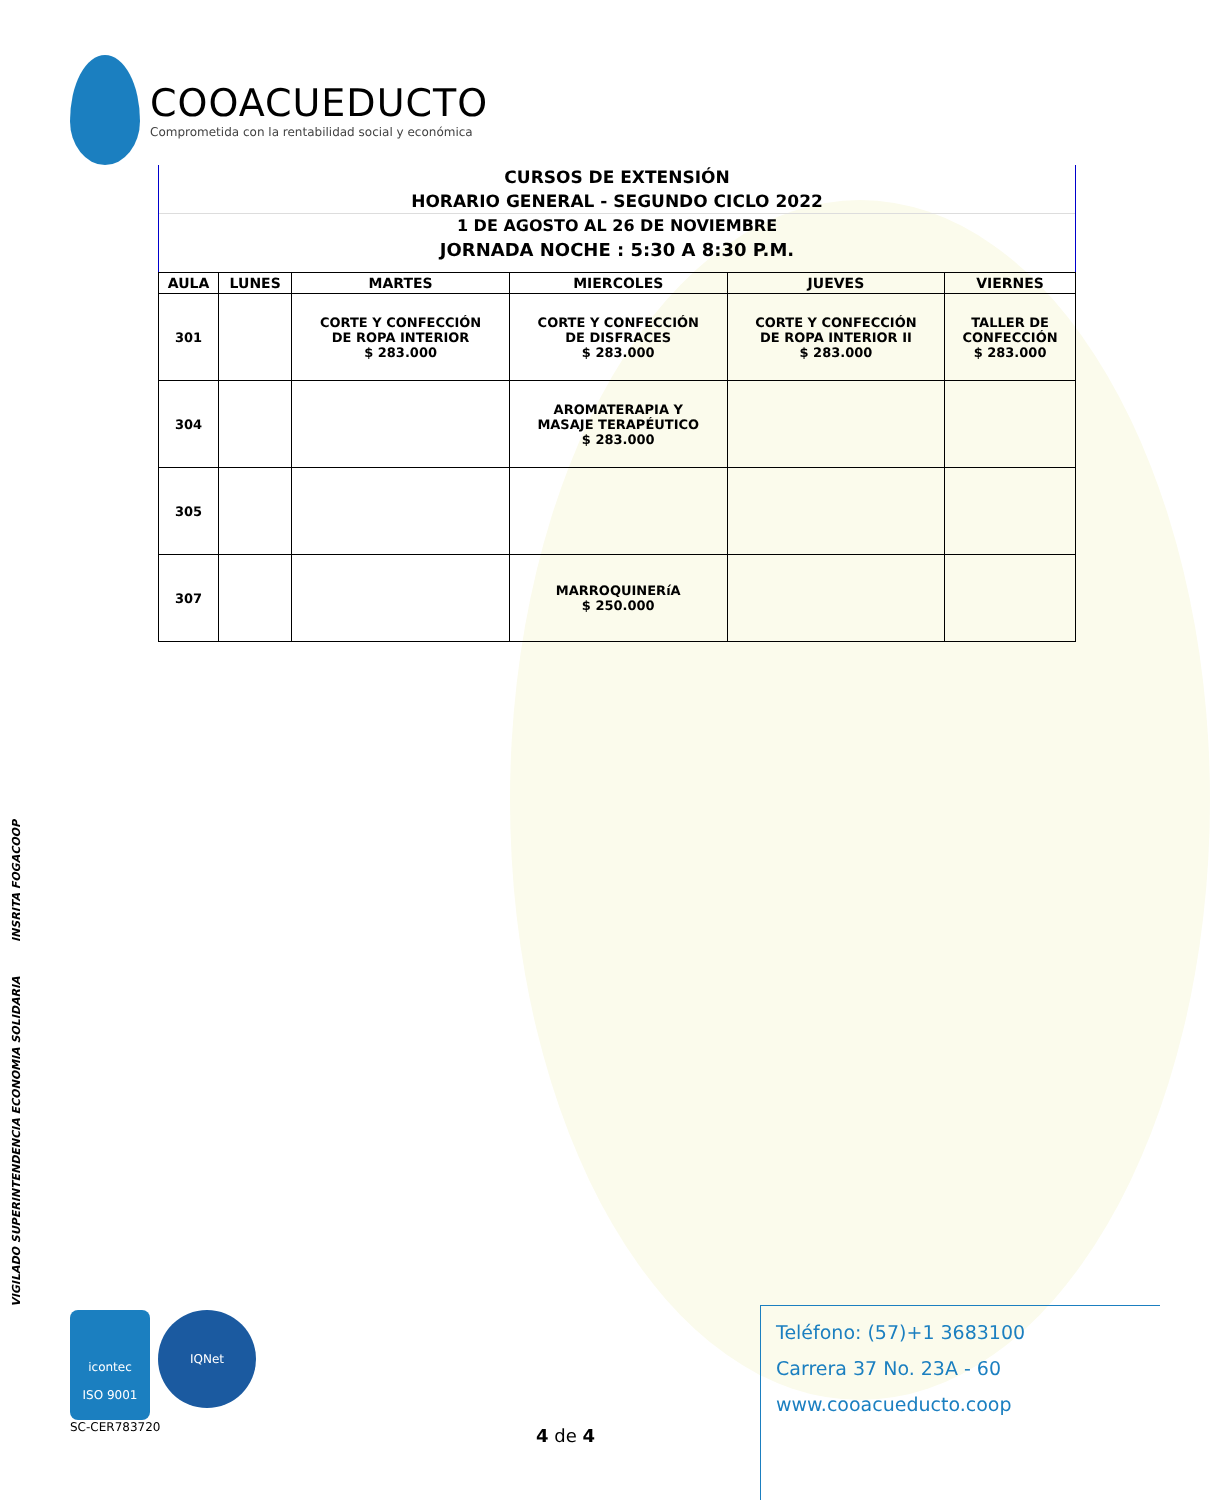COOACUEDUCTO Comprometida con la rentabilidad social y económica
CURSOS DE EXTENSIÓN
HORARIO GENERAL - SEGUNDO CICLO 2022
1 DE AGOSTO AL 26 DE NOVIEMBRE
JORNADA NOCHE : 5:30 A 8:30 P.M.
| AULA | LUNES | MARTES | MIERCOLES | JUEVES | VIERNES |
| --- | --- | --- | --- | --- | --- |
| 301 | | CORTE Y CONFECCIÓN DE ROPA INTERIOR $ 283.000 | CORTE Y CONFECCIÓN DE DISFRACES $ 283.000 | CORTE Y CONFECCIÓN DE ROPA INTERIOR II $ 283.000 | TALLER DE CONFECCIÓN $ 283.000 |
| 304 | | | AROMATERAPIA Y MASAJE TERAPÉUTICO $ 283.000 | | |
| 305 | | | | | |
| 307 | | | MARROQUINERíA $ 250.000 | | |
VIGILADO SUPERINTENDENCIA ECONOMIA SOLIDARIA INSRITA FOGACOOP
icontec
ISO 9001 IQNet
SC-CER783720
4 de 4
Teléfono: (57)+1 3683100
Carrera 37 No. 23A - 60
www.cooacueducto.coop